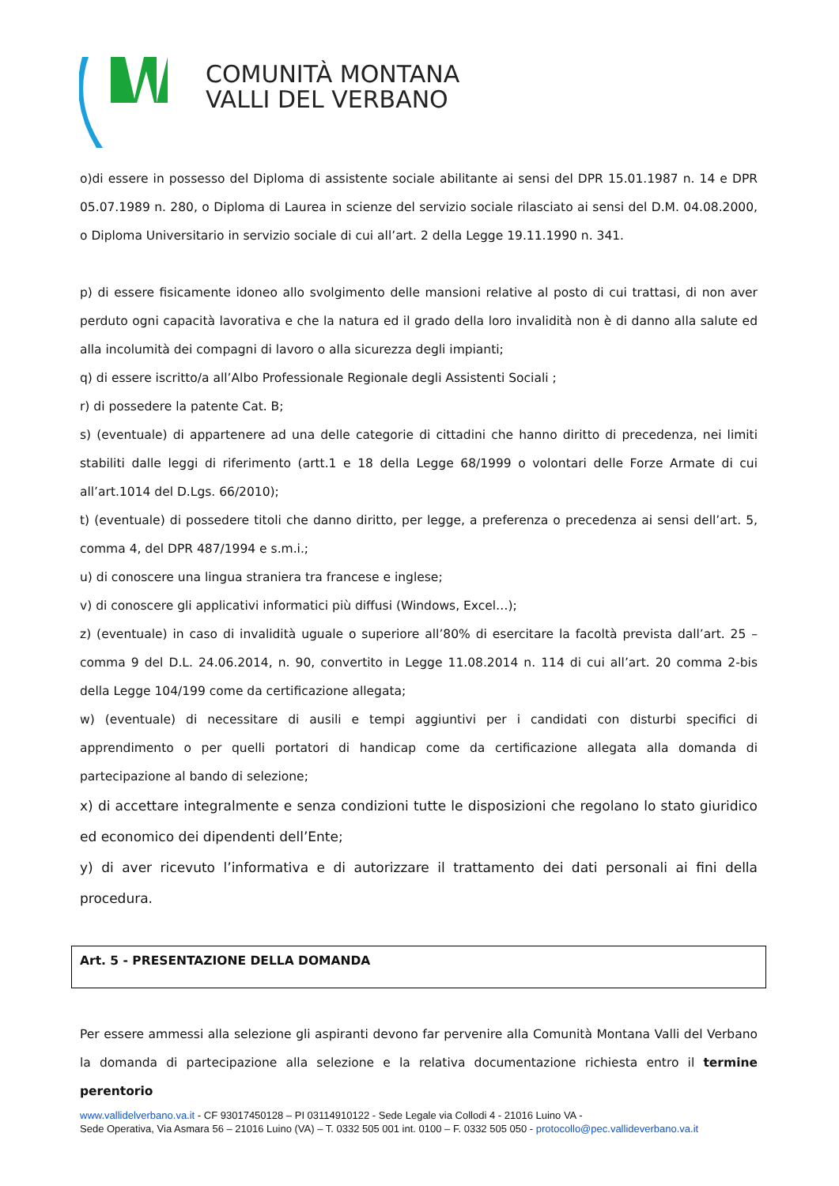COMUNITÀ MONTANA
VALLI DEL VERBANO
o)di essere in possesso del Diploma di assistente sociale abilitante ai sensi del DPR 15.01.1987 n. 14 e DPR 05.07.1989 n. 280, o Diploma di Laurea in scienze del servizio sociale rilasciato ai sensi del D.M. 04.08.2000, o Diploma Universitario in servizio sociale di cui all’art. 2 della Legge 19.11.1990 n. 341.
p) di essere fisicamente idoneo allo svolgimento delle mansioni relative al posto di cui trattasi, di non aver perduto ogni capacità lavorativa e che la natura ed il grado della loro invalidità non è di danno alla salute ed alla incolumità dei compagni di lavoro o alla sicurezza degli impianti;
q) di essere iscritto/a all’Albo Professionale Regionale degli Assistenti Sociali ;
r) di possedere la patente Cat. B;
s) (eventuale) di appartenere ad una delle categorie di cittadini che hanno diritto di precedenza, nei limiti stabiliti dalle leggi di riferimento (artt.1 e 18 della Legge 68/1999 o volontari delle Forze Armate di cui all’art.1014 del D.Lgs. 66/2010);
t) (eventuale) di possedere titoli che danno diritto, per legge, a preferenza o precedenza ai sensi dell’art. 5, comma 4, del DPR 487/1994 e s.m.i.;
u) di conoscere una lingua straniera tra francese e inglese;
v) di conoscere gli applicativi informatici più diffusi (Windows, Excel…);
z) (eventuale) in caso di invalidità uguale o superiore all’80% di esercitare la facoltà prevista dall’art. 25 – comma 9 del D.L. 24.06.2014, n. 90, convertito in Legge 11.08.2014 n. 114 di cui all’art. 20 comma 2-bis della Legge 104/199 come da certificazione allegata;
w) (eventuale) di necessitare di ausili e tempi aggiuntivi per i candidati con disturbi specifici di apprendimento o per quelli portatori di handicap come da certificazione allegata alla domanda di partecipazione al bando di selezione;
x) di accettare integralmente e senza condizioni tutte le disposizioni che regolano lo stato giuridico ed economico dei dipendenti dell’Ente;
y) di aver ricevuto l’informativa e di autorizzare il trattamento dei dati personali ai fini della procedura.
Art. 5 - PRESENTAZIONE DELLA DOMANDA
Per essere ammessi alla selezione gli aspiranti devono far pervenire alla Comunità Montana Valli del Verbano la domanda di partecipazione alla selezione e la relativa documentazione richiesta entro il termine perentorio
www.vallidelverbano.va.it - CF 93017450128 – PI 03114910122 - Sede Legale via Collodi 4 - 21016 Luino VA -
Sede Operativa, Via Asmara 56 – 21016 Luino (VA) – T. 0332 505 001 int. 0100 – F. 0332 505 050 - protocollo@pec.vallideverbano.va.it